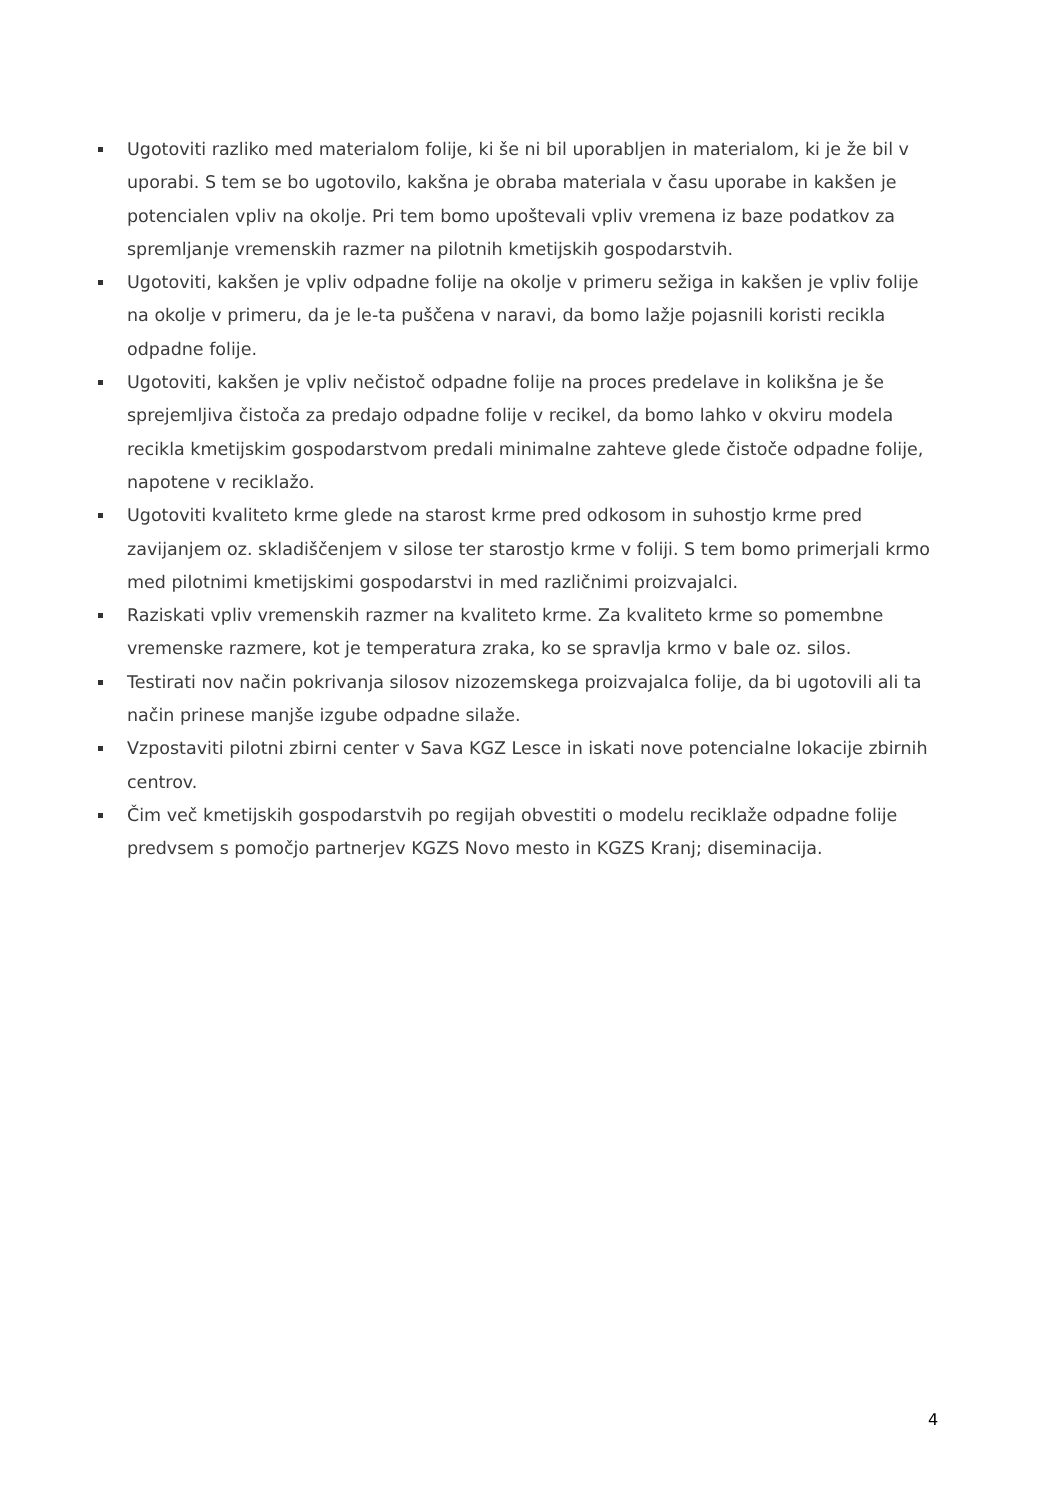Ugotoviti razliko med materialom folije, ki še ni bil uporabljen in materialom, ki je že bil v uporabi. S tem se bo ugotovilo, kakšna je obraba materiala v času uporabe in kakšen je potencialen vpliv na okolje. Pri tem bomo upoštevali vpliv vremena iz baze podatkov za spremljanje vremenskih razmer na pilotnih kmetijskih gospodarstvih.
Ugotoviti, kakšen je vpliv odpadne folije na okolje v primeru sežiga in kakšen je vpliv folije na okolje v primeru, da je le-ta puščena v naravi, da bomo lažje pojasnili koristi recikla odpadne folije.
Ugotoviti, kakšen je vpliv nečistoč odpadne folije na proces predelave in kolikšna je še sprejemljiva čistoča za predajo odpadne folije v recikel, da bomo lahko v okviru modela recikla kmetijskim gospodarstvom predali minimalne zahteve glede čistoče odpadne folije, napotene v reciklažo.
Ugotoviti kvaliteto krme glede na starost krme pred odkosom in suhostjo krme pred zavijanjem oz. skladiščenjem v silose ter starostjo krme v foliji. S tem bomo primerjali krmo med pilotnimi kmetijskimi gospodarstvi in med različnimi proizvajalci.
Raziskati vpliv vremenskih razmer na kvaliteto krme. Za kvaliteto krme so pomembne vremenske razmere, kot je temperatura zraka, ko se spravlja krmo v bale oz. silos.
Testirati nov način pokrivanja silosov nizozemskega proizvajalca folije, da bi ugotovili ali ta način prinese manjše izgube odpadne silaže.
Vzpostaviti pilotni zbirni center v Sava KGZ Lesce in iskati nove potencialne lokacije zbirnih centrov.
Čim več kmetijskih gospodarstvih po regijah obvestiti o modelu reciklaže odpadne folije predvsem s pomočjo partnerjev KGZS Novo mesto in KGZS Kranj; diseminacija.
4